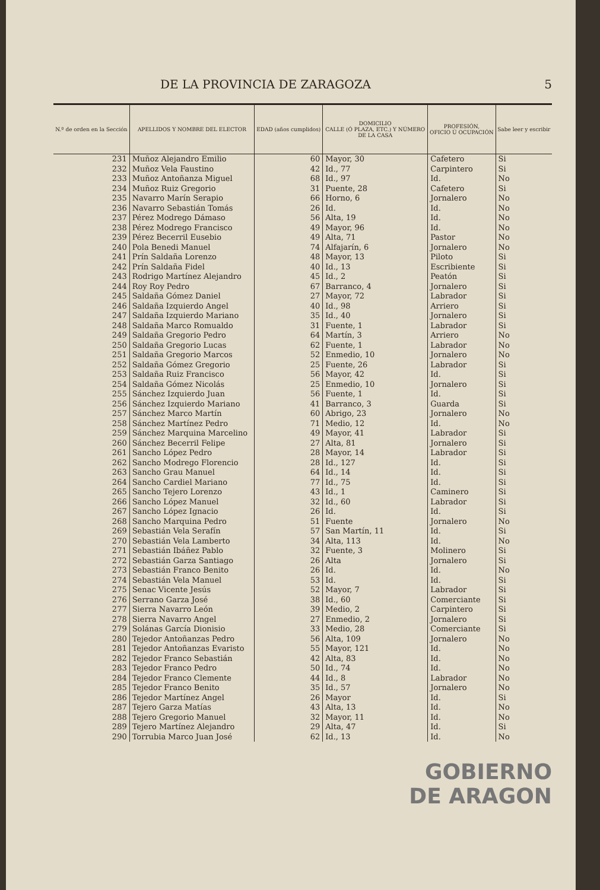DE LA PROVINCIA DE ZARAGOZA 5
| N.º de orden en la Sección | APELLIDOS Y NOMBRE DEL ELECTOR | EDAD (años cumplidos) | DOMICILIO CALLE (Ó PLAZA, ETC.) Y NÚMERO DE LA CASA | PROFESIÓN, OFICIO Ú OCUPACIÓN | Sabe leer y escribir |
| --- | --- | --- | --- | --- | --- |
| 231 | Muñoz Alejandro Emilio | 60 | Mayor, 30 | Cafetero | Si |
| 232 | Muñoz Vela Faustino | 42 | Id., 77 | Carpintero | Si |
| 233 | Muñoz Antoñanza Miguel | 68 | Id., 97 | Id. | No |
| 234 | Muñoz Ruiz Gregorio | 31 | Puente, 28 | Cafetero | Si |
| 235 | Navarro Marín Serapio | 66 | Horno, 6 | Jornalero | No |
| 236 | Navarro Sebastián Tomás | 26 | Id. | Id. | No |
| 237 | Pérez Modrego Dámaso | 56 | Alta, 19 | Id. | No |
| 238 | Pérez Modrego Francisco | 49 | Mayor, 96 | Id. | No |
| 239 | Pérez Becerril Eusebio | 49 | Alta, 71 | Pastor | No |
| 240 | Pola Benedi Manuel | 74 | Alfajarín, 6 | Jornalero | No |
| 241 | Prín Saldaña Lorenzo | 48 | Mayor, 13 | Piloto | Si |
| 242 | Prín Saldaña Fidel | 40 | Id., 13 | Escribiente | Si |
| 243 | Rodrigo Martínez Alejandro | 45 | Id., 2 | Peatón | Si |
| 244 | Roy Roy Pedro | 67 | Barranco, 4 | Jornalero | Si |
| 245 | Saldaña Gómez Daniel | 27 | Mayor, 72 | Labrador | Si |
| 246 | Saldaña Izquierdo Angel | 40 | Id., 98 | Arriero | Si |
| 247 | Saldaña Izquierdo Mariano | 35 | Id., 40 | Jornalero | Si |
| 248 | Saldaña Marco Romualdo | 31 | Fuente, 1 | Labrador | Si |
| 249 | Saldaña Gregorio Pedro | 64 | Martín, 3 | Arriero | No |
| 250 | Saldaña Gregorio Lucas | 62 | Fuente, 1 | Labrador | No |
| 251 | Saldaña Gregorio Marcos | 52 | Enmedio, 10 | Jornalero | No |
| 252 | Saldaña Gómez Gregorio | 25 | Fuente, 26 | Labrador | Si |
| 253 | Saldaña Ruiz Francisco | 56 | Mayor, 42 | Id. | Si |
| 254 | Saldaña Gómez Nicolás | 25 | Enmedio, 10 | Jornalero | Si |
| 255 | Sánchez Izquierdo Juan | 56 | Fuente, 1 | Id. | Si |
| 256 | Sánchez Izquierdo Mariano | 41 | Barranco, 3 | Guarda | Si |
| 257 | Sánchez Marco Martín | 60 | Abrigo, 23 | Jornalero | No |
| 258 | Sánchez Martínez Pedro | 71 | Medio, 12 | Id. | No |
| 259 | Sánchez Marquina Marcelino | 49 | Mayor, 41 | Labrador | Si |
| 260 | Sánchez Becerril Felipe | 27 | Alta, 81 | Jornalero | Si |
| 261 | Sancho López Pedro | 28 | Mayor, 14 | Labrador | Si |
| 262 | Sancho Modrego Florencio | 28 | Id., 127 | Id. | Si |
| 263 | Sancho Grau Manuel | 64 | Id., 14 | Id. | Si |
| 264 | Sancho Cardiel Mariano | 77 | Id., 75 | Id. | Si |
| 265 | Sancho Tejero Lorenzo | 43 | Id., 1 | Caminero | Si |
| 266 | Sancho López Manuel | 32 | Id., 60 | Labrador | Si |
| 267 | Sancho López Ignacio | 26 | Id. | Id. | Si |
| 268 | Sancho Marquina Pedro | 51 | Fuente | Jornalero | No |
| 269 | Sebastián Vela Serafín | 57 | San Martín, 11 | Id. | Si |
| 270 | Sebastián Vela Lamberto | 34 | Alta, 113 | Id. | No |
| 271 | Sebastián Ibáñez Pablo | 32 | Fuente, 3 | Molinero | Si |
| 272 | Sebastián Garza Santiago | 26 | Alta | Jornalero | Si |
| 273 | Sebastián Franco Benito | 26 | Id. | Id. | No |
| 274 | Sebastián Vela Manuel | 53 | Id. | Id. | Si |
| 275 | Senac Vicente Jesús | 52 | Mayor, 7 | Labrador | Si |
| 276 | Serrano Garza José | 38 | Id., 60 | Comerciante | Si |
| 277 | Sierra Navarro León | 39 | Medio, 2 | Carpintero | Si |
| 278 | Sierra Navarro Angel | 27 | Enmedio, 2 | Jornalero | Si |
| 279 | Solánas García Dionisio | 33 | Medio, 28 | Comerciante | Si |
| 280 | Tejedor Antoñanzas Pedro | 56 | Alta, 109 | Jornalero | No |
| 281 | Tejedor Antoñanzas Evaristo | 55 | Mayor, 121 | Id. | No |
| 282 | Tejedor Franco Sebastián | 42 | Alta, 83 | Id. | No |
| 283 | Tejedor Franco Pedro | 50 | Id., 74 | Id. | No |
| 284 | Tejedor Franco Clemente | 44 | Id., 8 | Labrador | No |
| 285 | Tejedor Franco Benito | 35 | Id., 57 | Jornalero | No |
| 286 | Tejedor Martínez Angel | 26 | Mayor | Id. | Si |
| 287 | Tejero Garza Matías | 43 | Alta, 13 | Id. | No |
| 288 | Tejero Gregorio Manuel | 32 | Mayor, 11 | Id. | No |
| 289 | Tejero Martínez Alejandro | 29 | Alta, 47 | Id. | Si |
| 290 | Torrubia Marco Juan José | 62 | Id., 13 | Id. | No |
GOBIERNO
DE ARAGON